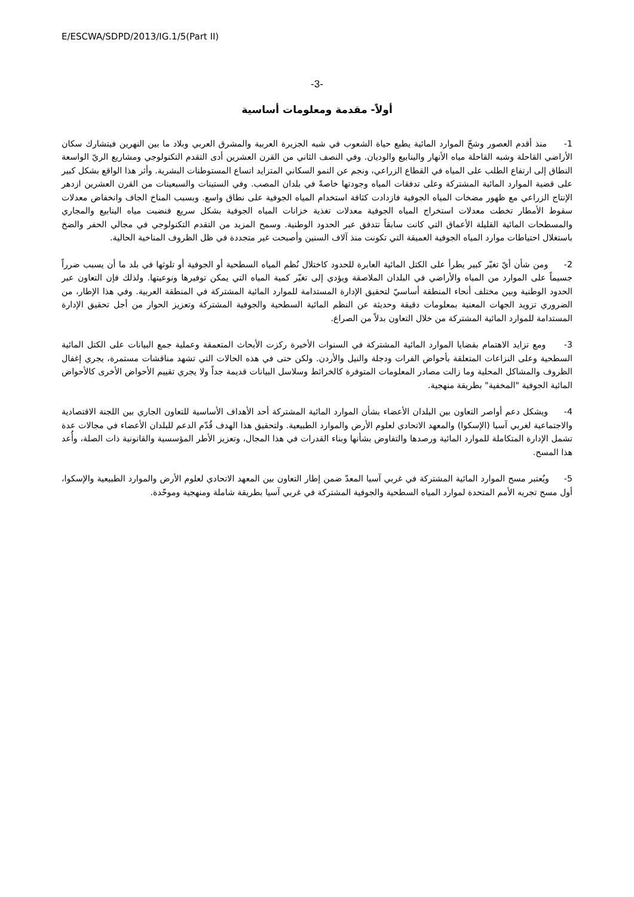E/ESCWA/SDPD/2013/IG.1/5(Part II)
-3-
أولاً- مقدمة ومعلومات أساسية
1- منذ أقدم العصور وشحّ الموارد المائية يطبع حياة الشعوب في شبه الجزيرة العربية والمشرق العربي وبلاد ما بين النهرين فيتشارك سكان الأراضي القاحلة وشبه القاحلة مياه الأنهار والينابيع والوديان. وفي النصف الثاني من القرن العشرين أدى التقدم التكنولوجي ومشاريع الريّ الواسعة النطاق إلى ارتفاع الطلب على المياه في القطاع الزراعي، ونجم عن النمو السكاني المتزايد اتساع المستوطنات البشرية. وأثر هذا الواقع بشكل كبير على قضية الموارد المائية المشتركة وعلى تدفقات المياه وجودتها خاصةً في بلدان المصب. وفي الستينات والسبعينات من القرن العشرين ازدهر الإنتاج الزراعي مع ظهور مضخات المياه الجوفية فازدادت كثافة استخدام المياه الجوفية على نطاق واسع. وبسبب المناخ الجاف وانخفاض معدلات سقوط الأمطار تخطت معدلات استخراج المياه الجوفية معدلات تغذية خزانات المياه الجوفية بشكل سريع فنضبت مياه الينابيع والمجاري والمسطحات المائية القليلة الأعماق التي كانت سابقاً تتدفق عبر الحدود الوطنية. وسمح المزيد من التقدم التكنولوجي في مجالي الحفر والضخ باستغلال احتياطات موارد المياه الجوفية العميقة التي تكونت منذ آلاف السنين وأصبحت غير متجددة في ظل الظروف المناخية الحالية.
2- ومن شأن أيّ تغيّر كبير يطرأ على الكتل المائية العابرة للحدود كاختلال نُظم المياه السطحية أو الجوفية أو تلوثها في بلد ما أن يسبب ضرراً جسيماً على الموارد من المياه والأراضي في البلدان الملاصقة ويؤدي إلى تغيّر كمية المياه التي يمكن توفيرها ونوعيتها. ولذلك فإن التعاون عبر الحدود الوطنية وبين مختلف أنحاء المنطقة أساسيّ لتحقيق الإدارة المستدامة للموارد المائية المشتركة في المنطقة العربية. وفي هذا الإطار، من الضروري تزويد الجهات المعنية بمعلومات دقيقة وحديثة عن النظم المائية السطحية والجوفية المشتركة وتعزيز الحوار من أجل تحقيق الإدارة المستدامة للموارد المائية المشتركة من خلال التعاون بدلاً من الصراع.
3- ومع تزايد الاهتمام بقضايا الموارد المائية المشتركة في السنوات الأخيرة ركزت الأبحاث المتعمقة وعملية جمع البيانات على الكتل المائية السطحية وعلى النزاعات المتعلقة بأحواض الفرات ودجلة والنيل والأردن. ولكن حتى في هذه الحالات التي تشهد مناقشات مستمرة، يجري إغفال الظروف والمشاكل المحلية وما زالت مصادر المعلومات المتوفرة كالخرائط وسلاسل البيانات قديمة جداً ولا يجري تقييم الأحواض الأخرى كالأحواض المائية الجوفية "المخفية" بطريقة منهجية.
4- ويشكل دعم أواصر التعاون بين البلدان الأعضاء بشأن الموارد المائية المشتركة أحد الأهداف الأساسية للتعاون الجاري بين اللجنة الاقتصادية والاجتماعية لغربي آسيا (الإسكوا) والمعهد الاتحادي لعلوم الأرض والموارد الطبيعية. ولتحقيق هذا الهدف قُدّم الدعم للبلدان الأعضاء في مجالات عدة تشمل الإدارة المتكاملة للموارد المائية ورصدها والتفاوض بشأنها وبناء القدرات في هذا المجال، وتعزيز الأطر المؤسسية والقانونية ذات الصلة، وأُعد هذا المسح.
5- ويُعتبر مسح الموارد المائية المشتركة في غربي آسيا المعدّ ضمن إطار التعاون بين المعهد الاتحادي لعلوم الأرض والموارد الطبيعية والإسكوا، أول مسح تجريه الأمم المتحدة لموارد المياه السطحية والجوفية المشتركة في غربي آسيا بطريقة شاملة ومنهجية وموحّدة.